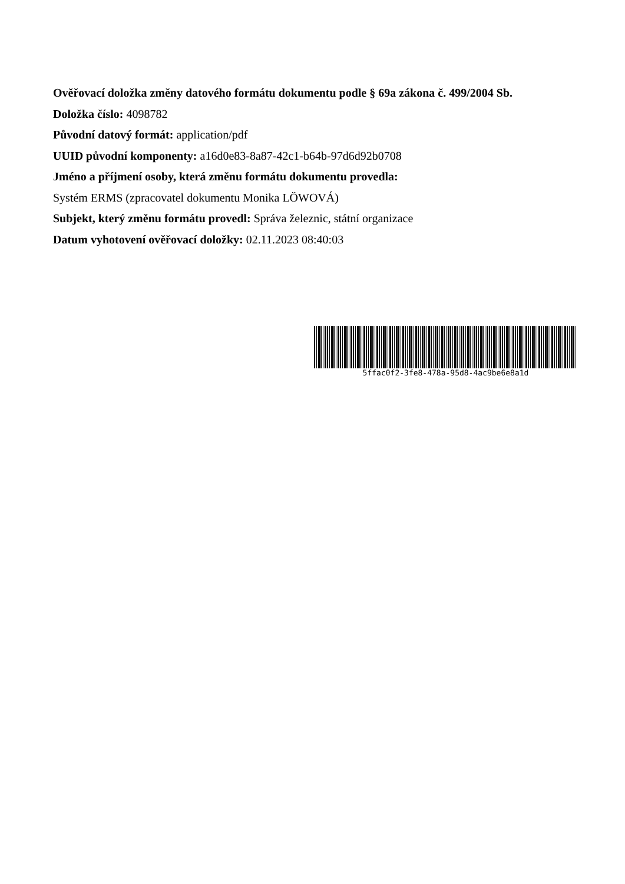Ověřovací doložka změny datového formátu dokumentu podle § 69a zákona č. 499/2004 Sb.
Doložka číslo: 4098782
Původní datový formát: application/pdf
UUID původní komponenty: a16d0e83-8a87-42c1-b64b-97d6d92b0708
Jméno a příjmení osoby, která změnu formátu dokumentu provedla:
Systém ERMS (zpracovatel dokumentu Monika LÖWOVÁ)
Subjekt, který změnu formátu provedl: Správa železnic, státní organizace
Datum vyhotovení ověřovací doložky: 02.11.2023 08:40:03
5ffac0f2-3fe8-478a-95d8-4ac9be6e8a1d